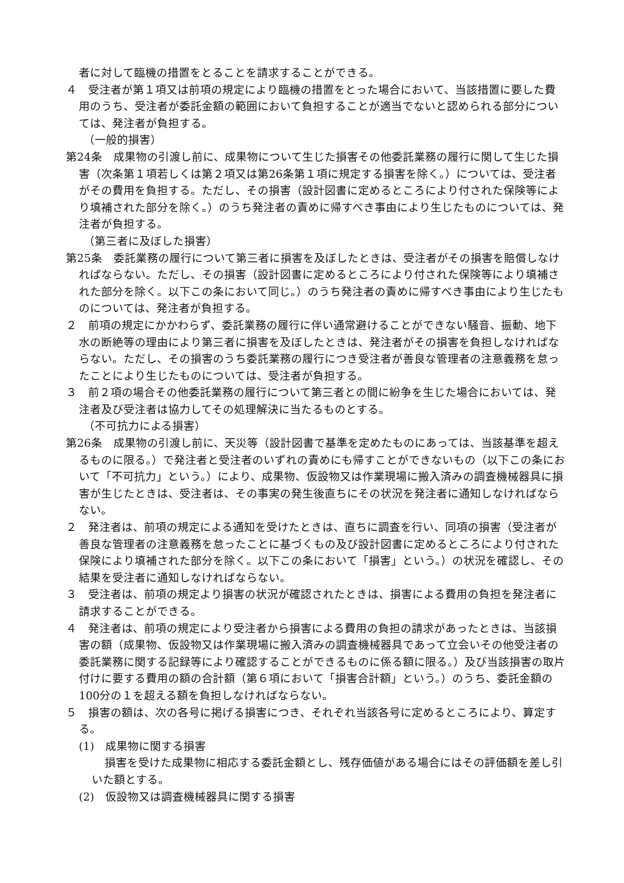者に対して臨機の措置をとることを請求することができる。
４　受注者が第１項又は前項の規定により臨機の措置をとった場合において、当該措置に要した費用のうち、受注者が委託金額の範囲において負担することが適当でないと認められる部分については、発注者が負担する。
（一般的損害）
第24条　成果物の引渡し前に、成果物について生じた損害その他委託業務の履行に関して生じた損害（次条第１項若しくは第２項又は第26条第１項に規定する損害を除く。）については、受注者がその費用を負担する。ただし、その損害（設計図書に定めるところにより付された保険等により填補された部分を除く。）のうち発注者の責めに帰すべき事由により生じたものについては、発注者が負担する。
（第三者に及ぼした損害）
第25条　委託業務の履行について第三者に損害を及ぼしたときは、受注者がその損害を賠償しなければならない。ただし、その損害（設計図書に定めるところにより付された保険等により填補された部分を除く。以下この条において同じ。）のうち発注者の責めに帰すべき事由により生じたものについては、発注者が負担する。
２　前項の規定にかかわらず、委託業務の履行に伴い通常避けることができない騒音、振動、地下水の断絶等の理由により第三者に損害を及ぼしたときは、発注者がその損害を負担しなければならない。ただし、その損害のうち委託業務の履行につき受注者が善良な管理者の注意義務を怠ったことにより生じたものについては、受注者が負担する。
３　前２項の場合その他委託業務の履行について第三者との間に紛争を生じた場合においては、発注者及び受注者は協力してその処理解決に当たるものとする。
（不可抗力による損害）
第26条　成果物の引渡し前に、天災等（設計図書で基準を定めたものにあっては、当該基準を超えるものに限る。）で発注者と受注者のいずれの責めにも帰すことができないもの（以下この条において「不可抗力」という。）により、成果物、仮設物又は作業現場に搬入済みの調査機械器具に損害が生じたときは、受注者は、その事実の発生後直ちにその状況を発注者に通知しなければならない。
２　発注者は、前項の規定による通知を受けたときは、直ちに調査を行い、同項の損害（受注者が善良な管理者の注意義務を怠ったことに基づくもの及び設計図書に定めるところにより付された保険により填補された部分を除く。以下この条において「損害」という。）の状況を確認し、その結果を受注者に通知しなければならない。
３　受注者は、前項の規定より損害の状況が確認されたときは、損害による費用の負担を発注者に請求することができる。
４　発注者は、前項の規定により受注者から損害による費用の負担の請求があったときは、当該損害の額（成果物、仮設物又は作業現場に搬入済みの調査機械器具であって立会いその他受注者の委託業務に関する記録等により確認することができるものに係る額に限る。）及び当該損害の取片付けに要する費用の額の合計額（第６項において「損害合計額」という。）のうち、委託金額の100分の１を超える額を負担しなければならない。
５　損害の額は、次の各号に掲げる損害につき、それぞれ当該各号に定めるところにより、算定する。
(1)　成果物に関する損害
損害を受けた成果物に相応する委託金額とし、残存価値がある場合にはその評価額を差し引いた額とする。
(2)　仮設物又は調査機械器具に関する損害